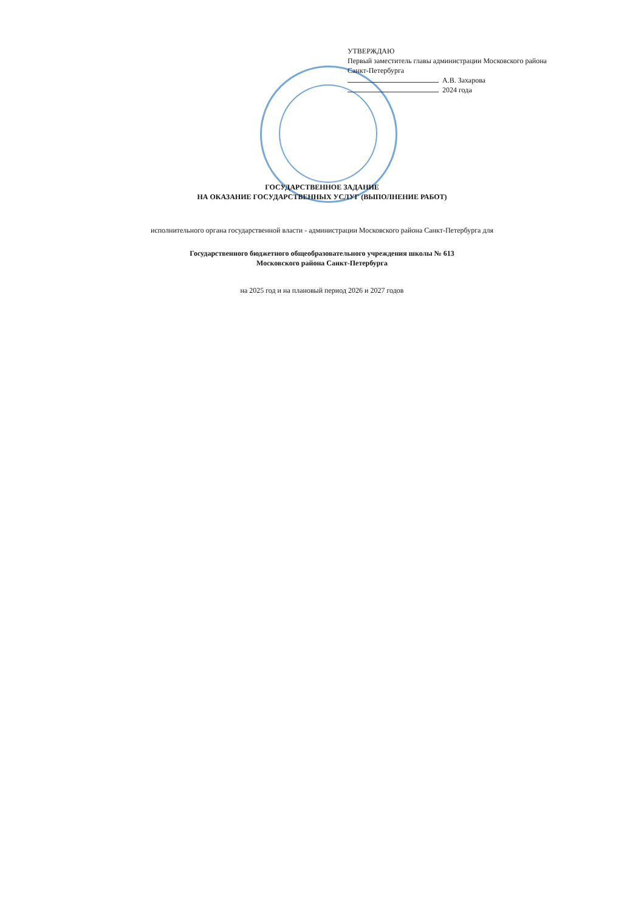УТВЕРЖДАЮ
Первый заместитель главы администрации Московского района
Санкт-Петербурга
А.В. Захарова
2024 года
ГОСУДАРСТВЕННОЕ ЗАДАНИЕ
НА ОКАЗАНИЕ ГОСУДАРСТВЕННЫХ УСЛУГ (ВЫПОЛНЕНИЕ РАБОТ)
исполнительного органа государственной власти - администрации Московского района Санкт-Петербурга для
Государственного бюджетного общеобразовательного учреждения школы № 613
Московского района Санкт-Петербурга
на 2025 год и на плановый период 2026 и 2027 годов